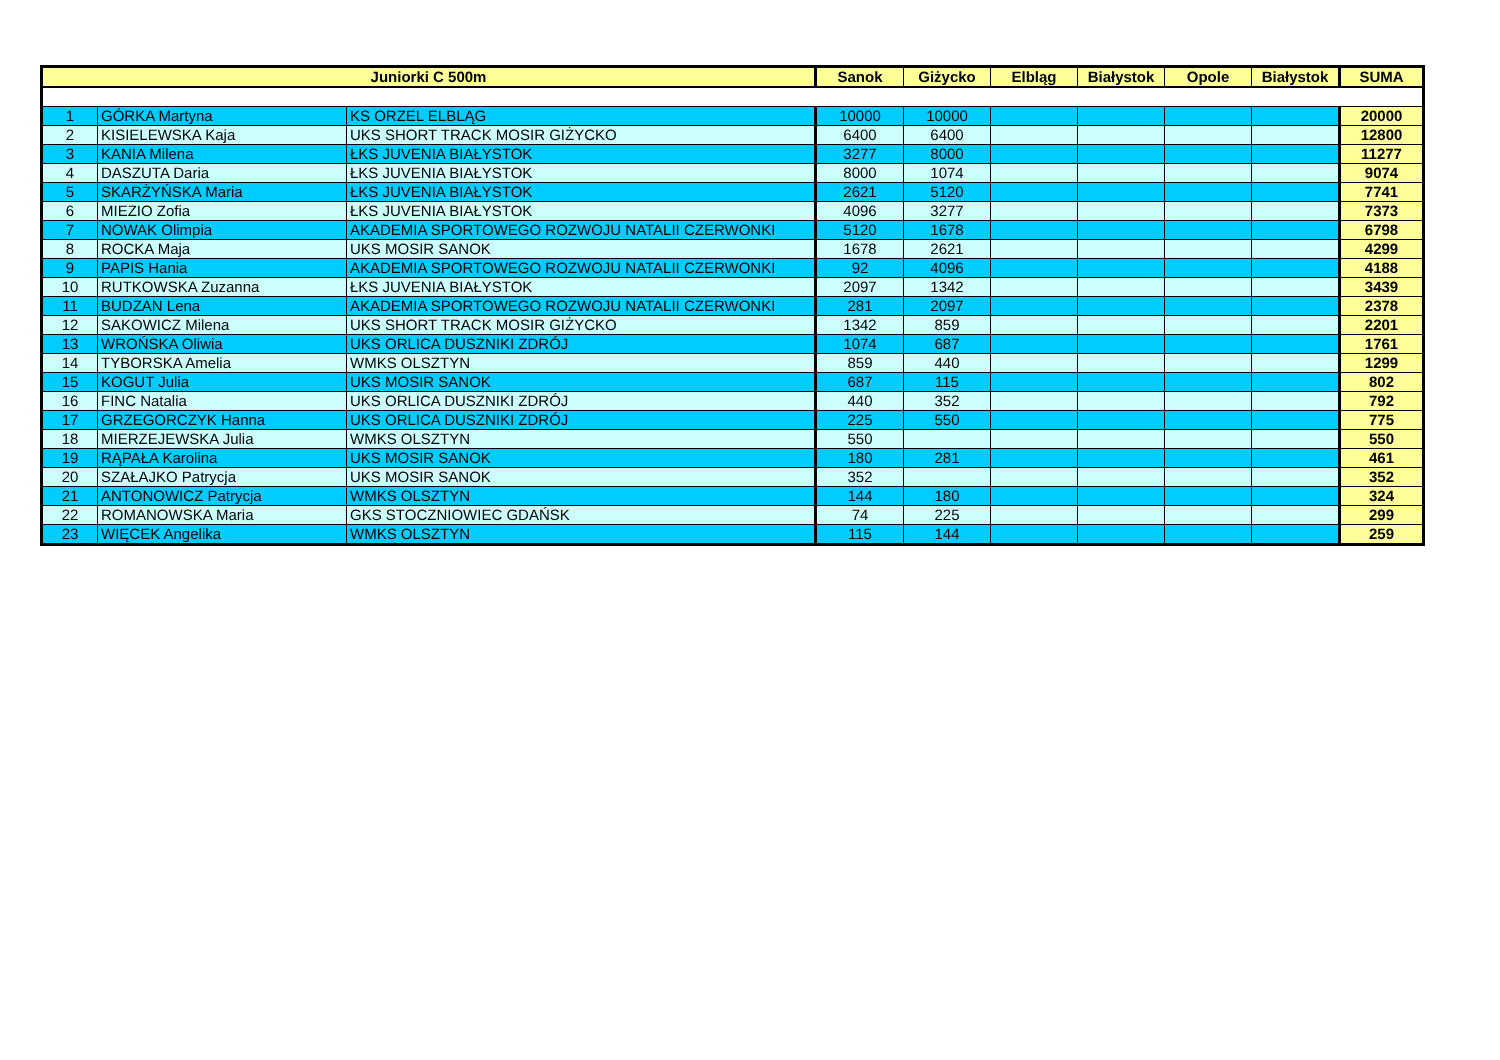| Juniorki C 500m | | | Sanok | Giżycko | Elbląg | Białystok | Opole | Białystok | SUMA |
| --- | --- | --- | --- | --- | --- | --- | --- | --- | --- |
| 1 | GÓRKA Martyna | KS ORZEL ELBLĄG | 10000 | 10000 | | | | | 20000 |
| 2 | KISIELEWSKA Kaja | UKS SHORT TRACK MOSIR GIŻYCKO | 6400 | 6400 | | | | | 12800 |
| 3 | KANIA Milena | ŁKS JUVENIA BIAŁYSTOK | 3277 | 8000 | | | | | 11277 |
| 4 | DASZUTA Daria | ŁKS JUVENIA BIAŁYSTOK | 8000 | 1074 | | | | | 9074 |
| 5 | SKARŻYŃSKA Maria | ŁKS JUVENIA BIAŁYSTOK | 2621 | 5120 | | | | | 7741 |
| 6 | MIEZIO Zofia | ŁKS JUVENIA BIAŁYSTOK | 4096 | 3277 | | | | | 7373 |
| 7 | NOWAK Olimpia | AKADEMIA SPORTOWEGO ROZWOJU NATALII CZERWONKI | 5120 | 1678 | | | | | 6798 |
| 8 | ROCKA Maja | UKS MOSIR SANOK | 1678 | 2621 | | | | | 4299 |
| 9 | PAPIS Hania | AKADEMIA SPORTOWEGO ROZWOJU NATALII CZERWONKI | 92 | 4096 | | | | | 4188 |
| 10 | RUTKOWSKA Zuzanna | ŁKS JUVENIA BIAŁYSTOK | 2097 | 1342 | | | | | 3439 |
| 11 | BUDZAN Lena | AKADEMIA SPORTOWEGO ROZWOJU NATALII CZERWONKI | 281 | 2097 | | | | | 2378 |
| 12 | SAKOWICZ Milena | UKS SHORT TRACK MOSIR GIŻYCKO | 1342 | 859 | | | | | 2201 |
| 13 | WROŃSKA Oliwia | UKS ORLICA DUSZNIKI ZDRÓJ | 1074 | 687 | | | | | 1761 |
| 14 | TYBORSKA Amelia | WMKS OLSZTYN | 859 | 440 | | | | | 1299 |
| 15 | KOGUT Julia | UKS MOSIR SANOK | 687 | 115 | | | | | 802 |
| 16 | FINC Natalia | UKS ORLICA DUSZNIKI ZDRÓJ | 440 | 352 | | | | | 792 |
| 17 | GRZEGORCZYK Hanna | UKS ORLICA DUSZNIKI ZDRÓJ | 225 | 550 | | | | | 775 |
| 18 | MIERZEJEWSKA Julia | WMKS OLSZTYN | 550 | | | | | | 550 |
| 19 | RĄPAŁA Karolina | UKS MOSIR SANOK | 180 | 281 | | | | | 461 |
| 20 | SZAŁAJKO Patrycja | UKS MOSIR SANOK | 352 | | | | | | 352 |
| 21 | ANTONOWICZ Patrycja | WMKS OLSZTYN | 144 | 180 | | | | | 324 |
| 22 | ROMANOWSKA Maria | GKS STOCZNIOWIEC GDAŃSK | 74 | 225 | | | | | 299 |
| 23 | WIĘCEK Angelika | WMKS OLSZTYN | 115 | 144 | | | | | 259 |